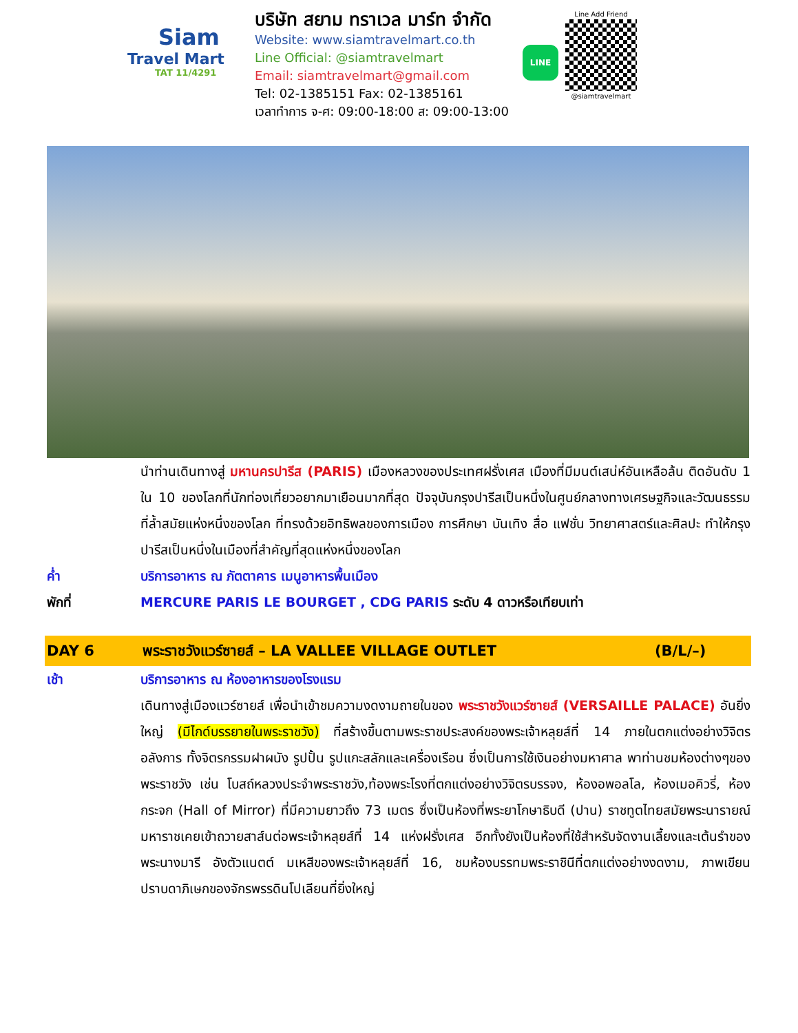Siam
Travel Mart
TAT 11/4291
บริษัท สยาม ทราเวล มาร์ท จำกัด
Website: www.siamtravelmart.co.th
Line Official: @siamtravelmart
Email: siamtravelmart@gmail.com
Tel: 02-1385151 Fax: 02-1385161
เวลาทำการ จ-ศ: 09:00-18:00 ส: 09:00-13:00
LINE
Line Add Friend
@siamtravelmart
นำท่านเดินทางสู่ มหานครปารีส (PARIS) เมืองหลวงของประเทศฝรั่งเศส เมืองที่มีมนต์เสน่ห์อันเหลือล้น ติดอันดับ 1 ใน 10 ของโลกที่นักท่องเที่ยวอยากมาเยือนมากที่สุด ปัจจุบันกรุงปารีสเป็นหนึ่งในศูนย์กลางทางเศรษฐกิจและวัฒนธรรมที่ล้ำสมัยแห่งหนึ่งของโลก ที่ทรงด้วยอิทธิพลของการเมือง การศึกษา บันเทิง สื่อ แฟชั่น วิทยาศาสตร์และศิลปะ ทำให้กรุงปารีสเป็นหนึ่งในเมืองที่สำคัญที่สุดแห่งหนึ่งของโลก
ค่ำ บริการอาหาร ณ ภัตตาคาร เมนูอาหารพื้นเมือง
พักที่ MERCURE PARIS LE BOURGET , CDG PARIS ระดับ 4 ดาวหรือเทียบเท่า
DAY 6 พระราชวังแวร์ซายส์ – LA VALLEE VILLAGE OUTLET
(B/L/–)
เช้า บริการอาหาร ณ ห้องอาหารของโรงแรม
เดินทางสู่เมืองแวร์ซายส์ เพื่อนำเข้าชมความงดงามถายในของ พระราชวังแวร์ซายส์ (VERSAILLE PALACE) อันยิ่งใหญ่ (มีไกด์บรรยายในพระราชวัง) ที่สร้างขึ้นตามพระราชประสงค์ของพระเจ้าหลุยส์ที่ 14 ภายในตกแต่งอย่างวิจิตรอลังการ ทั้งจิตรกรรมฝาผนัง รูปปั้น รูปแกะสลักและเครื่องเรือน ซึ่งเป็นการใช้เงินอย่างมหาศาล พาท่านชมห้องต่างๆของพระราชวัง เช่น โบสถ์หลวงประจำพระราชวัง,ท้องพระโรงที่ตกแต่งอย่างวิจิตรบรรจง, ห้องอพอลโล, ห้องเมอคิวรี่, ห้องกระจก (Hall of Mirror) ที่มีความยาวถึง 73 เมตร ซึ่งเป็นห้องที่พระยาโกษาธิบดี (ปาน) ราชทูตไทยสมัยพระนารายณ์มหาราชเคยเข้าถวายสาส์นต่อพระเจ้าหลุยส์ที่ 14 แห่งฝรั่งเศส อีกทั้งยังเป็นห้องที่ใช้สำหรับจัดงานเลี้ยงและเต้นรำของพระนางมารี อังตัวแนตต์ มเหสีของพระเจ้าหลุยส์ที่ 16, ชมห้องบรรทมพระราชินีที่ตกแต่งอย่างงดงาม, ภาพเขียนปราบดาภิเษกของจักรพรรดินโปเลียนที่ยิ่งใหญ่